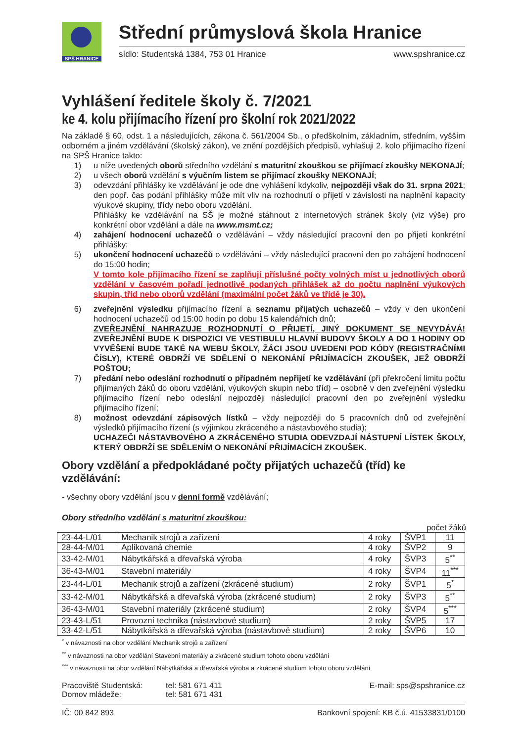SPŠ HRANICE
Střední průmyslová škola Hranice
sídlo: Studentská 1384, 753 01 Hranice www.spshranice.cz
Vyhlášení ředitele školy č. 7/2021
ke 4. kolu přijímacího řízení pro školní rok 2021/2022
Na základě § 60, odst. 1 a následujících, zákona č. 561/2004 Sb., o předškolním, základním, středním, vyšším odborném a jiném vzdělávání (školský zákon), ve znění pozdějších předpisů, vyhlašuji 2. kolo přijímacího řízení na SPŠ Hranice takto:
1) u níže uvedených oborů středního vzdělání s maturitní zkouškou se přijímací zkoušky NEKONAJÍ;
2) u všech oborů vzdělání s výučním listem se přijímací zkoušky NEKONAJÍ;
3) odevzdání přihlášky ke vzdělávání je ode dne vyhlášení kdykoliv, nejpozději však do 31. srpna 2021; den popř. čas podání přihlášky může mít vliv na rozhodnutí o přijetí v závislosti na naplnění kapacity výukové skupiny, třídy nebo oboru vzdělání.
Přihlášky ke vzdělávání na SŠ je možné stáhnout z internetových stránek školy (viz výše) pro konkrétní obor vzdělání a dále na www.msmt.cz;
4) zahájení hodnocení uchazečů o vzdělávání – vždy následující pracovní den po přijetí konkrétní přihlášky;
5) ukončení hodnocení uchazečů o vzdělávání – vždy následující pracovní den po zahájení hodnocení do 15:00 hodin;
V tomto kole přijímacího řízení se zaplňují příslušné počty volných míst u jednotlivých oborů vzdělání v časovém pořadí jednotlivě podaných přihlášek až do počtu naplnění výukových skupin, tříd nebo oborů vzdělání (maximální počet žáků ve třídě je 30).
6) zveřejnění výsledku přijímacího řízení a seznamu přijatých uchazečů – vždy v den ukončení hodnocení uchazečů od 15:00 hodin po dobu 15 kalendářních dnů;
ZVEŘEJNĚNÍ NAHRAZUJE ROZHODNUTÍ O PŘIJETÍ, JINÝ DOKUMENT SE NEVYDÁVÁ! ZVEŘEJNĚNÍ BUDE K DISPOZICI VE VESTIBULU HLAVNÍ BUDOVY ŠKOLY A DO 1 HODINY OD VYVĚŠENÍ BUDE TAKÉ NA WEBU ŠKOLY, ŽÁCI JSOU UVEDENI POD KÓDY (REGISTRAČNÍMI ČÍSLY), KTERÉ OBDRŽÍ VE SDĚLENÍ O NEKONÁNÍ PŘIJÍMACÍCH ZKOUŠEK, JEŽ OBDRŽÍ POŠTOU;
7) předání nebo odeslání rozhodnutí o případném nepřijetí ke vzdělávání (při překročení limitu počtu přijímaných žáků do oboru vzdělání, výukových skupin nebo tříd) – osobně v den zveřejnění výsledku přijímacího řízení nebo odeslání nejpozději následující pracovní den po zveřejnění výsledku přijímacího řízení;
8) možnost odevzdání zápisových lístků – vždy nejpozději do 5 pracovních dnů od zveřejnění výsledků přijímacího řízení (s výjimkou zkráceného a nástavbového studia);
UCHAZEČI NÁSTAVBOVÉHO A ZKRÁCENÉHO STUDIA ODEVZDAJÍ NÁSTUPNÍ LÍSTEK ŠKOLY, KTERÝ OBDRŽÍ SE SDĚLENÍM O NEKONÁNÍ PŘIJÍMACÍCH ZKOUŠEK.
Obory vzdělání a předpokládané počty přijatých uchazečů (tříd) ke vzdělávání:
- všechny obory vzdělání jsou v denní formě vzdělávání;
Obory středního vzdělání s maturitní zkouškou:
počet žáků
| 23-44-L/01 | Mechanik strojů a zařízení | 4 roky | ŠVP1 | 11 |
| 28-44-M/01 | Aplikovaná chemie | 4 roky | ŠVP2 | 9 |
| 33-42-M/01 | Nábytkářská a dřevařská výroba | 4 roky | ŠVP3 | 5<sup>**</sup> |
| 36-43-M/01 | Stavební materiály | 4 roky | ŠVP4 | 11<sup>***</sup> |
| 23-44-L/01 | Mechanik strojů a zařízení (zkrácené studium) | 2 roky | ŠVP1 | 5<sup>*</sup> |
| 33-42-M/01 | Nábytkářská a dřevařská výroba (zkrácené studium) | 2 roky | ŠVP3 | 5<sup>**</sup> |
| 36-43-M/01 | Stavební materiály (zkrácené studium) | 2 roky | ŠVP4 | 5<sup>***</sup> |
| 23-43-L/51 | Provozní technika (nástavbové studium) | 2 roky | ŠVP5 | 17 |
| 33-42-L/51 | Nábytkářská a dřevařská výroba (nástavbové studium) | 2 roky | ŠVP6 | 10 |
<sup>*</sup> v návaznosti na obor vzdělání Mechanik strojů a zařízení
<sup>**</sup> v návaznosti na obor vzdělání Stavební materiály a zkrácené studium tohoto oboru vzdělání
<sup>***</sup> v návaznosti na obor vzdělání Nábytkářská a dřevařská výroba a zkrácené studium tohoto oboru vzdělání
Pracoviště Studentská:
Domov mládeže: tel: 581 671 411
tel: 581 671 431 E-mail: sps@spshranice.cz
IČ: 00 842 893 Bankovní spojení: KB č.ú. 41533831/0100